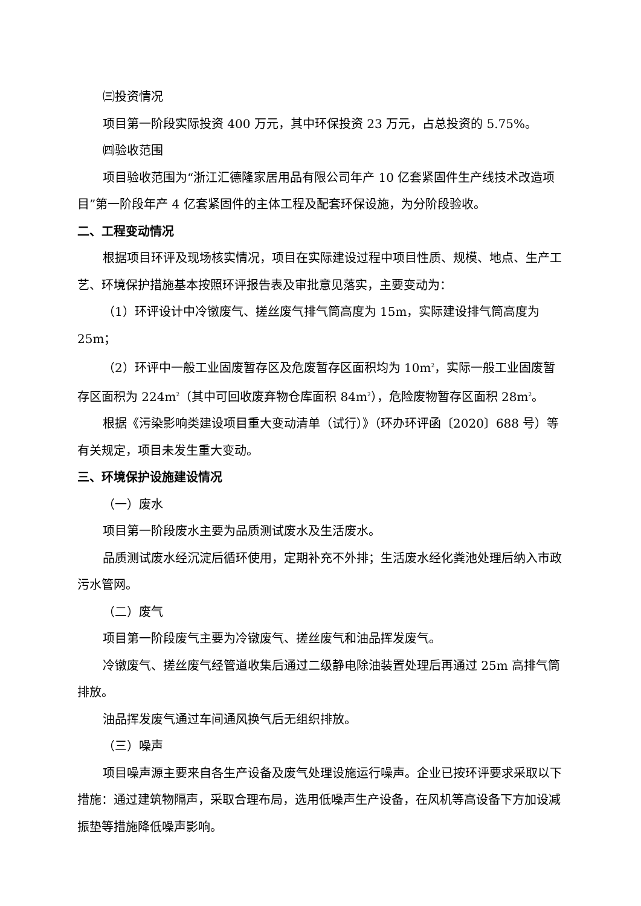㈢投资情况
项目第一阶段实际投资 400 万元，其中环保投资 23 万元，占总投资的 5.75%。
㈣验收范围
项目验收范围为“浙江汇德隆家居用品有限公司年产 10 亿套紧固件生产线技术改造项目”第一阶段年产 4 亿套紧固件的主体工程及配套环保设施，为分阶段验收。
二、工程变动情况
根据项目环评及现场核实情况，项目在实际建设过程中项目性质、规模、地点、生产工艺、环境保护措施基本按照环评报告表及审批意见落实，主要变动为：
（1）环评设计中冷镦废气、搓丝废气排气筒高度为 15m，实际建设排气筒高度为 25m；
（2）环评中一般工业固废暂存区及危废暂存区面积均为 10m<sup>2</sup>，实际一般工业固废暂存区面积为 224m<sup>2</sup>（其中可回收废弃物仓库面积 84m<sup>2</sup>），危险废物暂存区面积 28m<sup>2</sup>。
根据《污染影响类建设项目重大变动清单（试行）》（环办环评函〔2020〕688 号）等有关规定，项目未发生重大变动。
三、环境保护设施建设情况
（一）废水
项目第一阶段废水主要为品质测试废水及生活废水。
品质测试废水经沉淀后循环使用，定期补充不外排；生活废水经化粪池处理后纳入市政污水管网。
（二）废气
项目第一阶段废气主要为冷镦废气、搓丝废气和油品挥发废气。
冷镦废气、搓丝废气经管道收集后通过二级静电除油装置处理后再通过 25m 高排气筒排放。
油品挥发废气通过车间通风换气后无组织排放。
（三）噪声
项目噪声源主要来自各生产设备及废气处理设施运行噪声。企业已按环评要求采取以下措施：通过建筑物隔声，采取合理布局，选用低噪声生产设备，在风机等高设备下方加设减振垫等措施降低噪声影响。